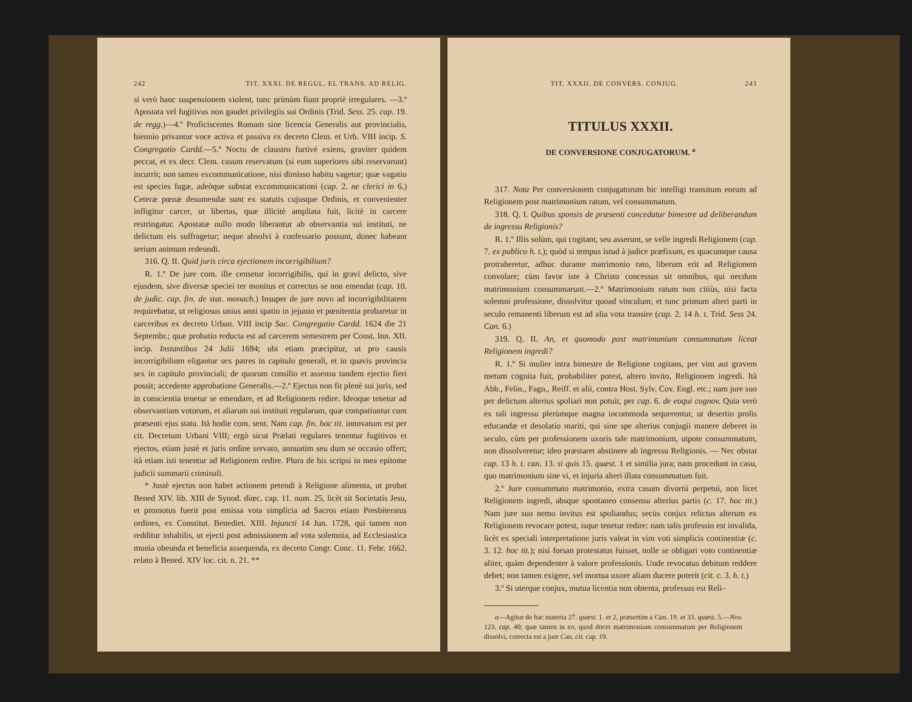242 TIT. XXXI. DE REGUL. EL TRANS. AD RELIG.
si verò hanc suspensionem violent, tunc primùm fiunt propriè irregulares. —3.º Apostata vel fugitivus non gaudet privilegiis sui Ordinis (Trid. Sess. 25. cap. 19. de regg.)—4.º Proficiscentes Romam sine licencia Generalis aut provincialis, biennio privantur voce activa et passiva ex decreto Clem. et Urb. VIII incip. S. Congregatio Cardd.—5.º Noctu de claustro furtivè exiens, graviter quidem peccat, et ex decr. Clem. casum reservatum (si eum superiores sibi reservarunt) incurrit; non tamen excommunicatione, nisi dimisso habitu vagetur; quæ vagatio est species fugæ, adeòque substat excommunicationi (cap. 2. ne clerici in 6.) Ceteræ pœnæ desumendæ sunt ex statutis cujusque Ordinis, et convenienter infligitur carcer, ut libertas, quæ illicitè ampliata fuit, licitè in carcere restringatur. Apostatæ nullo modo liberantur ab observantia sui instituti, ne delictum eis suffragetur; neque absolvi à confessario possunt, donec habeant serium animum redeundi.
316. Q. II. Quid juris circa ejectionem incorrigibilium?
R. 1.º De jure com. ille censetur incorrigibilis, qui in gravi delicto, sive ejusdem, sive diversæ speciei ter monitus et correctus se non emendat (cap. 10. de judic. cap. fin. de stat. monach.) Insuper de jure novo ad incorrigibilitatem requirebatur, ut religiosus unius anni spatio in jejunio et pœnitentia probaretur in carceribus ex decreto Urban. VIII incip Sac. Congregatio Cardd. 1624 die 21 Septembr.; quæ probatio reducta est ad carcerem semestrem per Const. Inn. XII. incip. Instantibus 24 Julii 1694; ubi etiam præcipitur, ut pro causis incorrigibilium eligantur sex patres in capitulo generali, et in quavis provincia sex in capitulo provinciali; de quorum consilio et assensu tandem ejectio fieri possit; accedente approbatione Generalis.—2.º Ejectus non fit plenè sui juris, sed in conscientia tenetur se emendare, et ad Religionem redire. Ideoque tenetur ad observantiam votorum, et aliarum sui instituti regularum, quæ compatiuntur cum præsenti ejus statu. Ità hodie com. sent. Nam cap. fin. hoc tit. innovatum est per cit. Decretum Urbani VIII; ergò sicut Prælati regulares tenentur fugitivos et ejectos, etiam justè et juris ordine servato, annuatim seu dum se occasio offert; ità etiam isti tenentur ad Religionem redire. Plura de his scripsi in mea epitome judicii summarii criminali.
* Justè ejectus non habet actionem petendi à Religione alimenta, ut probat Bened XIV. lib. XIII de Synod. diœc. cap. 11. num. 25, licèt sit Societatis Jesu, et promotus fuerit post emissa vota simplicia ad Sacros etiam Presbiteratus ordines, ex Constitut. Benediet. XIII. Injuncti 14 Jun. 1728, qui tamen non redditur inhabilis, ut ejecti post admissionem ad vota solemnia, ad Ecclesiastica munia obeunda et beneficia assequenda, ex decreto Congr. Conc. 11. Febr. 1662. relato à Bened. XIV loc. cit. n. 21. **
TIT. XXXII. DE CONVERS. CONJUG. 243
TITULUS XXXII.
DE CONVERSIONE CONJUGATORUM. <sup>a</sup>
317. Nota Per conversionem conjugatorum hic intelligi transitum eorum ad Religionem post matrimonium ratum, vel consummatum.
318. Q. I. Quibus sponsis de præsenti concedatur bimestre ad deliberandum de ingressu Religionis?
R. 1.º Illis solùm, qui cogitant, seu asserunt, se velle ingredi Religionem (cap. 7. ex publico h. t.); quòd si tempus istud à judice præfixum, ex quacumque causa protraheretur, adhuc durante matrimonio rato, liberum erit ad Religionem convolare; cùm favor iste à Christo concessus sit omnibus, qui necdum matrimonium consummarunt.—2.º Matrimonium ratum non citiùs, nisi facta solemni professione, dissolvitur quoad vinculum; et tunc primum alteri parti in seculo remanenti liberum est ad alia vota transire (cap. 2. 14 h. t. Trid. Sess 24. Can. 6.)
319. Q. II. An, et quomodo post matrimonium consummatum liceat Religionem ingredi?
R. 1.º Si mulier intra bimestre de Religione cogitans, per vim aut gravem metum cognita fuit, probabiliter potest, altero invito, Religionem ingredi. Ità Abb., Felin., Fagn., Reiff. et alii, contra Host. Sylv. Cov. Engl. etc.; nam jure suo per delictum alterius spoliari non potuit, per cap. 6. de eoqui cognov. Quia verò ex tali ingressu plerùmque magna incommoda sequerentur, ut desertio prolis educandæ et desolatio mariti, qui sine spe alterius conjugii manere deberet in seculo, cùm per professionem uxoris tale matrimonium, utpote consummatum, non dissolveretur; ideo præstaret abstinere ab ingressu Religionis. — Nec obstat cap. 13 h. t. can. 13. si quis 15. quæst. 1 et similia jura; nam procedunt in casu, quo matrimonium sine vi, et injuria alteri illata consummatum fuit.
2.º Jure consummato matrimonio, extra casum divortii perpetui, non licet Religionem ingredi, absque spontaneo consensu alterius partis (c. 17. hoc tit.) Nam jure suo nemo invitus est spoliandus; secùs conjux relictus alterum ex Religionem revocare potest, isque tenetur redire: nam talis professio est invalida, licèt ex speciali interpretatione juris valeat in vim voti simplicis continentiæ (c. 3. 12. hoc tit.); nisi forsan protestatus fuisset, nolle se obligari voto continentiæ aliter, quàm dependenter à valore professionis. Unde revocatus debitum reddere debet; non tamen exigere, vel mortua uxore aliam ducere poterit (cit. c. 3. h. t.)
3.º Si uterque conjux, mutua licentia non obtenta, professus est Reli–
a—Agitur de hac materia 27. quæst. 1. et 2, præsertim a Can. 19. et 33. quæst. 5.—Nov. 123. cap. 40; quæ tamen in eo, quod docet matrimonium consummatum per Religionem dissolvi, correcta est a jure Can. cit. cap. 19.